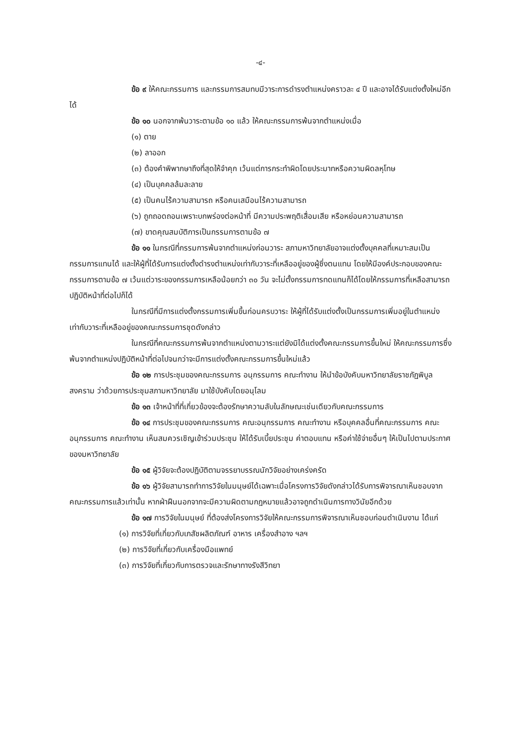-๔-
ข้อ ๙ ให้คณะกรรมการ และกรรมการสมทบมีวาระการดำรงตำแหน่งคราวละ ๔ ปี และอาจได้รับแต่งตั้งใหม่อีกได้
ข้อ ๑๐ นอกจากพ้นวาระตามข้อ ๑๐ แล้ว ให้คณะกรรมการพ้นจากตำแหน่งเมื่อ
(๑) ตาย
(๒) ลาออก
(๓) ต้องคำพิพากษาถึงที่สุดให้จำคุก เว้นแต่การกระทำผิดโดยประมาทหรือความผิดลหุโทษ
(๔) เป็นบุคคลล้มละลาย
(๕) เป็นคนไร้ความสามารถ หรือคนเสมือนไร้ความสามารถ
(๖) ถูกถอดถอนเพราะบกพร่องต่อหน้าที่ มีความประพฤติเสื่อมเสีย หรือหย่อนความสามารถ
(๗) ขาดคุณสมบัติการเป็นกรรมการตามข้อ ๗
ข้อ ๑๑ ในกรณีที่กรรมการพ้นจากตำแหน่งก่อนวาระ สภามหาวิทยาลัยอาจแต่งตั้งบุคคลที่เหมาะสมเป็นกรรมการแทนได้ และให้ผู้ที่ได้รับการแต่งตั้งดำรงตำแหน่งเท่ากับวาระที่เหลืออยู่ของผู้ซึ่งตนแทน โดยให้มีองค์ประกอบของคณะกรรมการตามข้อ ๗ เว้นแต่วาระของกรรมการเหลือน้อยกว่า ๓๐ วัน จะไม่ตั้งกรรมการทดแทนก็ได้โดยให้กรรมการที่เหลือสามารถปฏิบัติหน้าที่ต่อไปก็ได้
ในกรณีที่มีการแต่งตั้งกรรมการเพิ่มขึ้นก่อนครบวาระ ให้ผู้ที่ได้รับแต่งตั้งเป็นกรรมการเพิ่มอยู่ในตำแหน่งเท่ากับวาระที่เหลืออยู่ของคณะกรรมการชุดดังกล่าว
ในกรณีที่คณะกรรมการพ้นจากตำแหน่งตามวาระแต่ยังมิได้แต่งตั้งคณะกรรมการขึ้นใหม่ ให้คณะกรรมการซึ่งพ้นจากตำแหน่งปฏิบัติหน้าที่ต่อไปจนกว่าจะมีการแต่งตั้งคณะกรรมการขึ้นใหม่แล้ว
ข้อ ๑๒ การประชุมของคณะกรรมการ อนุกรรมการ คณะทำงาน ให้นำข้อบังคับมหาวิทยาลัยราชภัฏพิบูลสงคราม ว่าด้วยการประชุมสภามหาวิทยาลัย มาใช้บังคับโดยอนุโลม
ข้อ ๑๓ เจ้าหน้าที่ที่เกี่ยวข้องจะต้องรักษาความลับในลักษณะเช่นเดียวกับคณะกรรมการ
ข้อ ๑๔ การประชุมของคณะกรรมการ คณะอนุกรรมการ คณะทำงาน หรือบุคคลอื่นที่คณะกรรมการ คณะอนุกรรมการ คณะทำงาน เห็นสมควรเชิญเข้าร่วมประชุม ให้ได้รับเบี้ยประชุม ค่าตอบแทน หรือค่าใช้จ่ายอื่นๆ ให้เป็นไปตามประกาศของมหาวิทยาลัย
ข้อ ๑๕ ผู้วิจัยจะต้องปฏิบัติตามจรรยาบรรณนักวิจัยอย่างเคร่งครัด
ข้อ ๑๖ ผู้วิจัยสามารถทำการวิจัยในมนุษย์ได้เฉพาะเมื่อโครงการวิจัยดังกล่าวได้รับการพิจารณาเห็นชอบจากคณะกรรมการแล้วเท่านั้น หากฝ่าฝืนนอกจากจะมีความผิดตามกฎหมายแล้วอาจถูกดำเนินการทางวินัยอีกด้วย
ข้อ ๑๗ การวิจัยในมนุษย์ ที่ต้องส่งโครงการวิจัยให้คณะกรรมการพิจารณาเห็นชอบก่อนดำเนินงาน ได้แก่
(๑) การวิจัยที่เกี่ยวกับเภสัชผลิตภัณฑ์ อาหาร เครื่องสำอาง ฯลฯ
(๒) การวิจัยที่เกี่ยวกับเครื่องมือแพทย์
(๓) การวิจัยที่เกี่ยวกับการตรวจและรักษาทางรังสีวิทยา